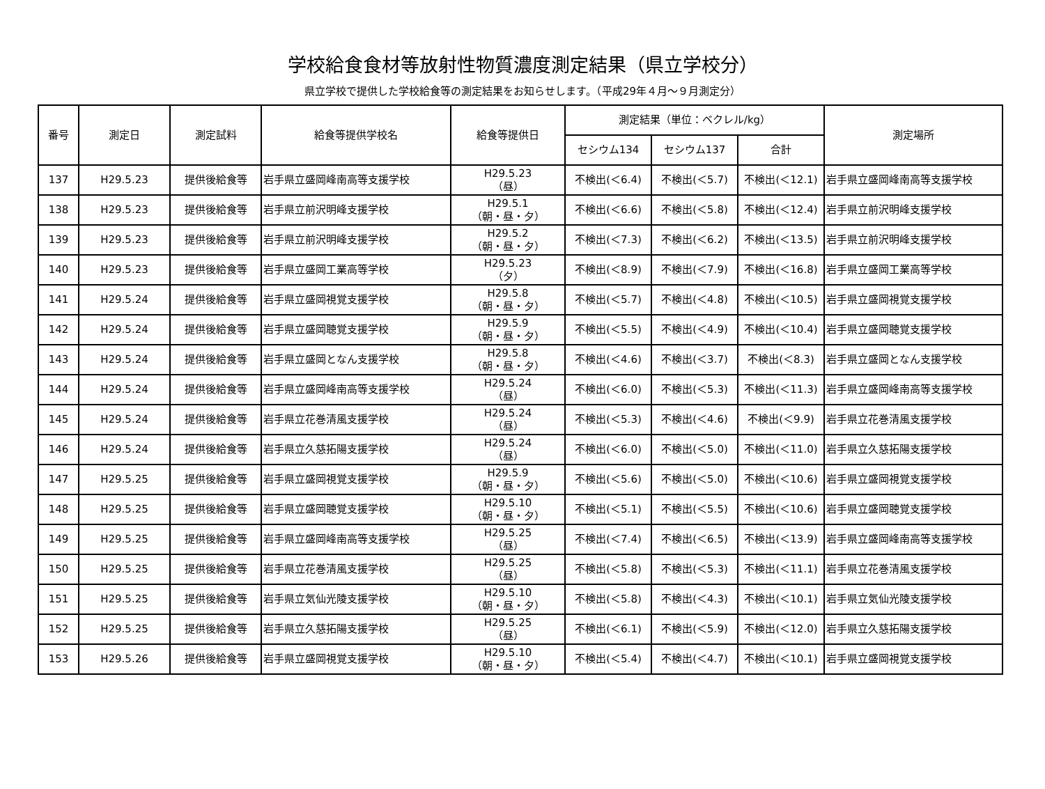学校給食食材等放射性物質濃度測定結果（県立学校分）
県立学校で提供した学校給食等の測定結果をお知らせします。（平成29年４月～９月測定分）
| 番号 | 測定日 | 測定試料 | 給食等提供学校名 | 給食等提供日 | 測定結果（単位：ベクレル/kg） | | | 測定場所 |
| --- | --- | --- | --- | --- | --- | --- | --- | --- |
| | | | | | セシウム134 | セシウム137 | 合計 | |
| 137 | H29.5.23 | 提供後給食等 | 岩手県立盛岡峰南高等支援学校 | H29.5.23 （昼） | 不検出(＜6.4) | 不検出(＜5.7) | 不検出(＜12.1) | 岩手県立盛岡峰南高等支援学校 |
| 138 | H29.5.23 | 提供後給食等 | 岩手県立前沢明峰支援学校 | H29.5.1 （朝・昼・夕） | 不検出(＜6.6) | 不検出(＜5.8) | 不検出(＜12.4) | 岩手県立前沢明峰支援学校 |
| 139 | H29.5.23 | 提供後給食等 | 岩手県立前沢明峰支援学校 | H29.5.2 （朝・昼・夕） | 不検出(＜7.3) | 不検出(＜6.2) | 不検出(＜13.5) | 岩手県立前沢明峰支援学校 |
| 140 | H29.5.23 | 提供後給食等 | 岩手県立盛岡工業高等学校 | H29.5.23 （夕） | 不検出(＜8.9) | 不検出(＜7.9) | 不検出(＜16.8) | 岩手県立盛岡工業高等学校 |
| 141 | H29.5.24 | 提供後給食等 | 岩手県立盛岡視覚支援学校 | H29.5.8 （朝・昼・夕） | 不検出(＜5.7) | 不検出(＜4.8) | 不検出(＜10.5) | 岩手県立盛岡視覚支援学校 |
| 142 | H29.5.24 | 提供後給食等 | 岩手県立盛岡聴覚支援学校 | H29.5.9 （朝・昼・夕） | 不検出(＜5.5) | 不検出(＜4.9) | 不検出(＜10.4) | 岩手県立盛岡聴覚支援学校 |
| 143 | H29.5.24 | 提供後給食等 | 岩手県立盛岡となん支援学校 | H29.5.8 （朝・昼・夕） | 不検出(＜4.6) | 不検出(＜3.7) | 不検出(＜8.3) | 岩手県立盛岡となん支援学校 |
| 144 | H29.5.24 | 提供後給食等 | 岩手県立盛岡峰南高等支援学校 | H29.5.24 （昼） | 不検出(＜6.0) | 不検出(＜5.3) | 不検出(＜11.3) | 岩手県立盛岡峰南高等支援学校 |
| 145 | H29.5.24 | 提供後給食等 | 岩手県立花巻清風支援学校 | H29.5.24 （昼） | 不検出(＜5.3) | 不検出(＜4.6) | 不検出(＜9.9) | 岩手県立花巻清風支援学校 |
| 146 | H29.5.24 | 提供後給食等 | 岩手県立久慈拓陽支援学校 | H29.5.24 （昼） | 不検出(＜6.0) | 不検出(＜5.0) | 不検出(＜11.0) | 岩手県立久慈拓陽支援学校 |
| 147 | H29.5.25 | 提供後給食等 | 岩手県立盛岡視覚支援学校 | H29.5.9 （朝・昼・夕） | 不検出(＜5.6) | 不検出(＜5.0) | 不検出(＜10.6) | 岩手県立盛岡視覚支援学校 |
| 148 | H29.5.25 | 提供後給食等 | 岩手県立盛岡聴覚支援学校 | H29.5.10 （朝・昼・夕） | 不検出(＜5.1) | 不検出(＜5.5) | 不検出(＜10.6) | 岩手県立盛岡聴覚支援学校 |
| 149 | H29.5.25 | 提供後給食等 | 岩手県立盛岡峰南高等支援学校 | H29.5.25 （昼） | 不検出(＜7.4) | 不検出(＜6.5) | 不検出(＜13.9) | 岩手県立盛岡峰南高等支援学校 |
| 150 | H29.5.25 | 提供後給食等 | 岩手県立花巻清風支援学校 | H29.5.25 （昼） | 不検出(＜5.8) | 不検出(＜5.3) | 不検出(＜11.1) | 岩手県立花巻清風支援学校 |
| 151 | H29.5.25 | 提供後給食等 | 岩手県立気仙光陵支援学校 | H29.5.10 （朝・昼・夕） | 不検出(＜5.8) | 不検出(＜4.3) | 不検出(＜10.1) | 岩手県立気仙光陵支援学校 |
| 152 | H29.5.25 | 提供後給食等 | 岩手県立久慈拓陽支援学校 | H29.5.25 （昼） | 不検出(＜6.1) | 不検出(＜5.9) | 不検出(＜12.0) | 岩手県立久慈拓陽支援学校 |
| 153 | H29.5.26 | 提供後給食等 | 岩手県立盛岡視覚支援学校 | H29.5.10 （朝・昼・夕） | 不検出(＜5.4) | 不検出(＜4.7) | 不検出(＜10.1) | 岩手県立盛岡視覚支援学校 |